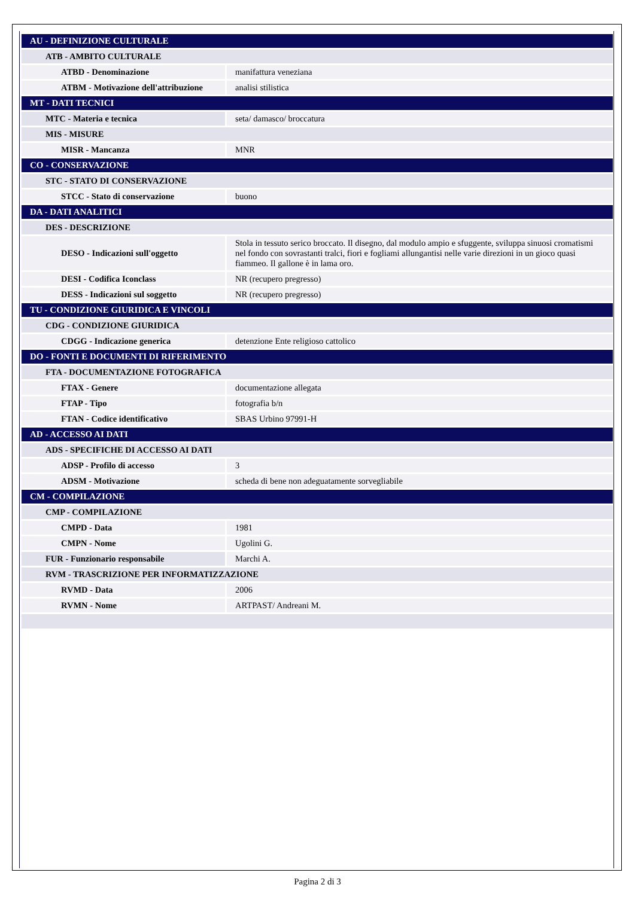| AU - DEFINIZIONE CULTURALE | |
| ATB - AMBITO CULTURALE | |
| ATBD - Denominazione | manifattura veneziana |
| ATBM - Motivazione dell'attribuzione | analisi stilistica |
| MT - DATI TECNICI | |
| MTC - Materia e tecnica | seta/ damasco/ broccatura |
| MIS - MISURE | |
| MISR - Mancanza | MNR |
| CO - CONSERVAZIONE | |
| STC - STATO DI CONSERVAZIONE | |
| STCC - Stato di conservazione | buono |
| DA - DATI ANALITICI | |
| DES - DESCRIZIONE | |
| DESO - Indicazioni sull'oggetto | Stola in tessuto serico broccato. Il disegno, dal modulo ampio e sfuggente, sviluppa sinuosi cromatismi nel fondo con sovrastanti tralci, fiori e fogliami allungantisi nelle varie direzioni in un gioco quasi fiammeo. Il gallone è in lama oro. |
| DESI - Codifica Iconclass | NR (recupero pregresso) |
| DESS - Indicazioni sul soggetto | NR (recupero pregresso) |
| TU - CONDIZIONE GIURIDICA E VINCOLI | |
| CDG - CONDIZIONE GIURIDICA | |
| CDGG - Indicazione generica | detenzione Ente religioso cattolico |
| DO - FONTI E DOCUMENTI DI RIFERIMENTO | |
| FTA - DOCUMENTAZIONE FOTOGRAFICA | |
| FTAX - Genere | documentazione allegata |
| FTAP - Tipo | fotografia b/n |
| FTAN - Codice identificativo | SBAS Urbino 97991-H |
| AD - ACCESSO AI DATI | |
| ADS - SPECIFICHE DI ACCESSO AI DATI | |
| ADSP - Profilo di accesso | 3 |
| ADSM - Motivazione | scheda di bene non adeguatamente sorvegliabile |
| CM - COMPILAZIONE | |
| CMP - COMPILAZIONE | |
| CMPD - Data | 1981 |
| CMPN - Nome | Ugolini G. |
| FUR - Funzionario responsabile | Marchi A. |
| RVM - TRASCRIZIONE PER INFORMATIZZAZIONE | |
| RVMD - Data | 2006 |
| RVMN - Nome | ARTPAST/ Andreani M. |
Pagina 2 di 3